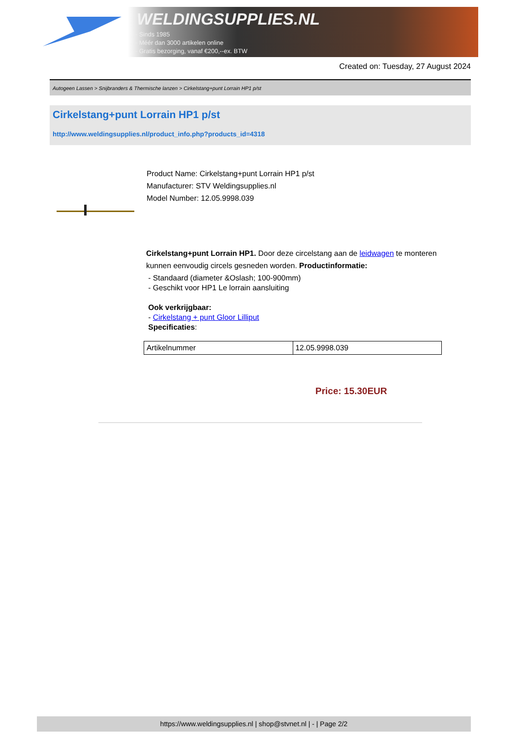WELDINGSUPPLIES.NL
- Sinds 1985
- Méér dan 3000 artikelen online
- Gratis bezorging, vanaf €200,--ex. BTW
Created on: Tuesday, 27 August 2024
Autogeen Lassen > Snijbranders & Thermische lanzen > Cirkelstang+punt Lorrain HP1 p/st
Cirkelstang+punt Lorrain HP1 p/st
http://www.weldingsupplies.nl/product_info.php?products_id=4318
Product Name: Cirkelstang+punt Lorrain HP1 p/st
Manufacturer: STV Weldingsupplies.nl
Model Number: 12.05.9998.039
Cirkelstang+punt Lorrain HP1. Door deze circelstang aan de leidwagen te monteren
kunnen eenvoudig circels gesneden worden. Productinformatie:
- Standaard (diameter &Oslash; 100-900mm)
- Geschikt voor HP1 Le lorrain aansluiting
Ook verkrijgbaar:
- Cirkelstang + punt Gloor Lilliput
Specificaties:
| Artikelnummer | 12.05.9998.039 |
Price: 15.30EUR
https://www.weldingsupplies.nl | shop@stvnet.nl | - | Page 2/2